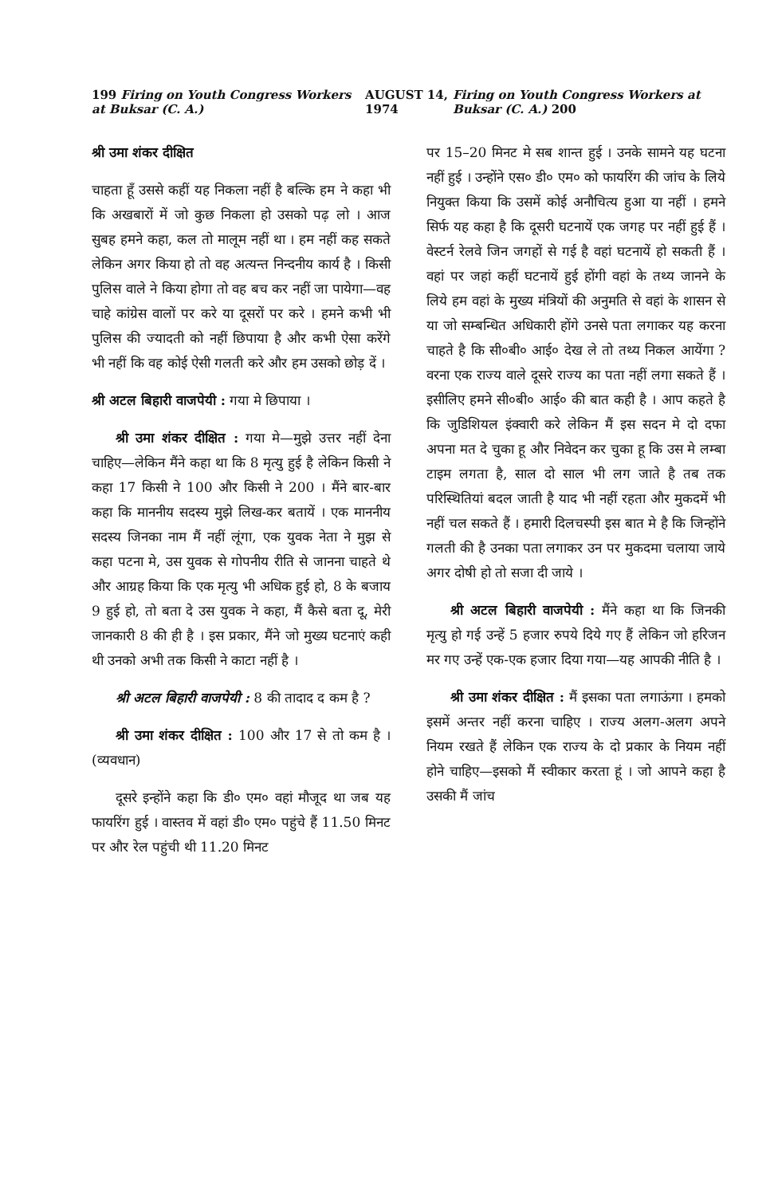199 Firing on Youth Congress Workers at Buksar (C. A.)
AUGUST 14, 1974 Firing on Youth Congress Workers at Buksar (C. A.) 200
श्री उमा शंकर दीक्षित
चाहता हूँ उससे कहीं यह निकला नहीं है बल्कि हम ने कहा भी कि अखबारों में जो कुछ निकला हो उसको पढ़ लो । आज सुबह हमने कहा, कल तो मालूम नहीं था । हम नहीं कह सकते लेकिन अगर किया हो तो वह अत्यन्त निन्दनीय कार्य है । किसी पुलिस वाले ने किया होगा तो वह बच कर नहीं जा पायेगा—वह चाहे कांग्रेस वालों पर करे या दूसरों पर करे । हमने कभी भी पुलिस की ज्यादती को नहीं छिपाया है और कभी ऐसा करेंगे भी नहीं कि वह कोई ऐसी गलती करे और हम उसको छोड़ दें ।
श्री अटल बिहारी वाजपेयी : गया मे छिपाया ।
श्री उमा शंकर दीक्षित : गया मे—मुझे उत्तर नहीं देना चाहिए—लेकिन मैंने कहा था कि 8 मृत्यु हुई है लेकिन किसी ने कहा 17 किसी ने 100 और किसी ने 200 । मैंने बार-बार कहा कि माननीय सदस्य मुझे लिख-कर बतायें । एक माननीय सदस्य जिनका नाम मैं नहीं लूंगा, एक युवक नेता ने मुझ से कहा पटना मे, उस युवक से गोपनीय रीति से जानना चाहते थे और आग्रह किया कि एक मृत्यु भी अधिक हुई हो, 8 के बजाय 9 हुई हो, तो बता दे उस युवक ने कहा, मैं कैसे बता दू, मेरी जानकारी 8 की ही है । इस प्रकार, मैंने जो मुख्य घटनाएं कही थी उनको अभी तक किसी ने काटा नहीं है ।
श्री अटल बिहारी वाजपेयी : 8 की तादाद द कम है ?
श्री उमा शंकर दीक्षित : 100 और 17 से तो कम है । (व्यवधान)
दूसरे इन्होंने कहा कि डी० एम० वहां मौजूद था जब यह फायरिंग हुई । वास्तव में वहां डी० एम० पहुंचे हैं 11.50 मिनट पर और रेल पहुंची थी 11.20 मिनट
पर 15–20 मिनट मे सब शान्त हुई । उनके सामने यह घटना नहीं हुई । उन्होंने एस० डी० एम० को फायरिंग की जांच के लिये नियुक्त किया कि उसमें कोई अनौचित्य हुआ या नहीं । हमने सिर्फ यह कहा है कि दूसरी घटनायें एक जगह पर नहीं हुई हैं । वेस्टर्न रेलवे जिन जगहों से गई है वहां घटनायें हो सकती हैं । वहां पर जहां कहीं घटनायें हुई होंगी वहां के तथ्य जानने के लिये हम वहां के मुख्य मंत्रियों की अनुमति से वहां के शासन से या जो सम्बन्धित अधिकारी होंगे उनसे पता लगाकर यह करना चाहते है कि सी०बी० आई० देख ले तो तथ्य निकल आयेंगा ? वरना एक राज्य वाले दूसरे राज्य का पता नहीं लगा सकते हैं । इसीलिए हमने सी०बी० आई० की बात कही है । आप कहते है कि जुडिशियल इंक्वारी करे लेकिन मैं इस सदन मे दो दफा अपना मत दे चुका हू और निवेदन कर चुका हू कि उस मे लम्बा टाइम लगता है, साल दो साल भी लग जाते है तब तक परिस्थितियां बदल जाती है याद भी नहीं रहता और मुकदमें भी नहीं चल सकते हैं । हमारी दिलचस्पी इस बात मे है कि जिन्होंने गलती की है उनका पता लगाकर उन पर मुकदमा चलाया जाये अगर दोषी हो तो सजा दी जाये ।
श्री अटल बिहारी वाजपेयी : मैंने कहा था कि जिनकी मृत्यु हो गई उन्हें 5 हजार रुपये दिये गए हैं लेकिन जो हरिजन मर गए उन्हें एक-एक हजार दिया गया—यह आपकी नीति है ।
श्री उमा शंकर दीक्षित : मैं इसका पता लगाऊंगा । हमको इसमें अन्तर नहीं करना चाहिए । राज्य अलग-अलग अपने नियम रखते हैं लेकिन एक राज्य के दो प्रकार के नियम नहीं होने चाहिए—इसको मैं स्वीकार करता हूं । जो आपने कहा है उसकी मैं जांच